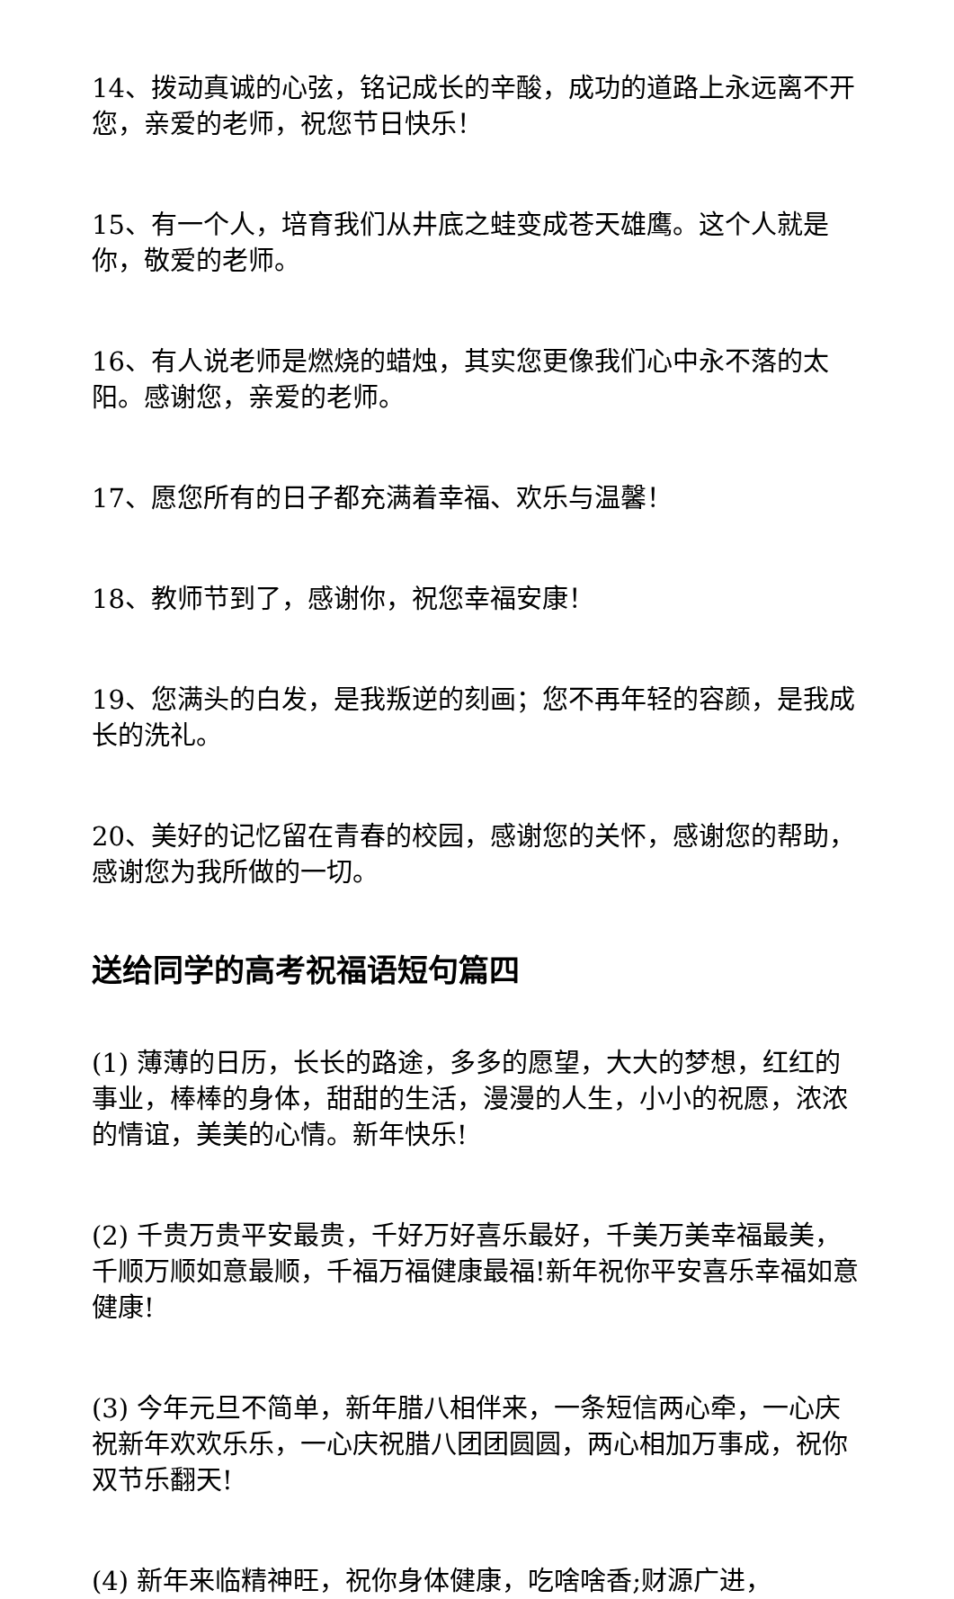14、拨动真诚的心弦，铭记成长的辛酸，成功的道路上永远离不开您，亲爱的老师，祝您节日快乐！
15、有一个人，培育我们从井底之蛙变成苍天雄鹰。这个人就是你，敬爱的老师。
16、有人说老师是燃烧的蜡烛，其实您更像我们心中永不落的太阳。感谢您，亲爱的老师。
17、愿您所有的日子都充满着幸福、欢乐与温馨！
18、教师节到了，感谢你，祝您幸福安康！
19、您满头的白发，是我叛逆的刻画；您不再年轻的容颜，是我成长的洗礼。
20、美好的记忆留在青春的校园，感谢您的关怀，感谢您的帮助，感谢您为我所做的一切。
送给同学的高考祝福语短句篇四
(1) 薄薄的日历，长长的路途，多多的愿望，大大的梦想，红红的事业，棒棒的身体，甜甜的生活，漫漫的人生，小小的祝愿，浓浓的情谊，美美的心情。新年快乐!
(2) 千贵万贵平安最贵，千好万好喜乐最好，千美万美幸福最美，千顺万顺如意最顺，千福万福健康最福!新年祝你平安喜乐幸福如意健康!
(3) 今年元旦不简单，新年腊八相伴来，一条短信两心牵，一心庆祝新年欢欢乐乐，一心庆祝腊八团团圆圆，两心相加万事成，祝你双节乐翻天!
(4) 新年来临精神旺，祝你身体健康，吃啥啥香;财源广进，